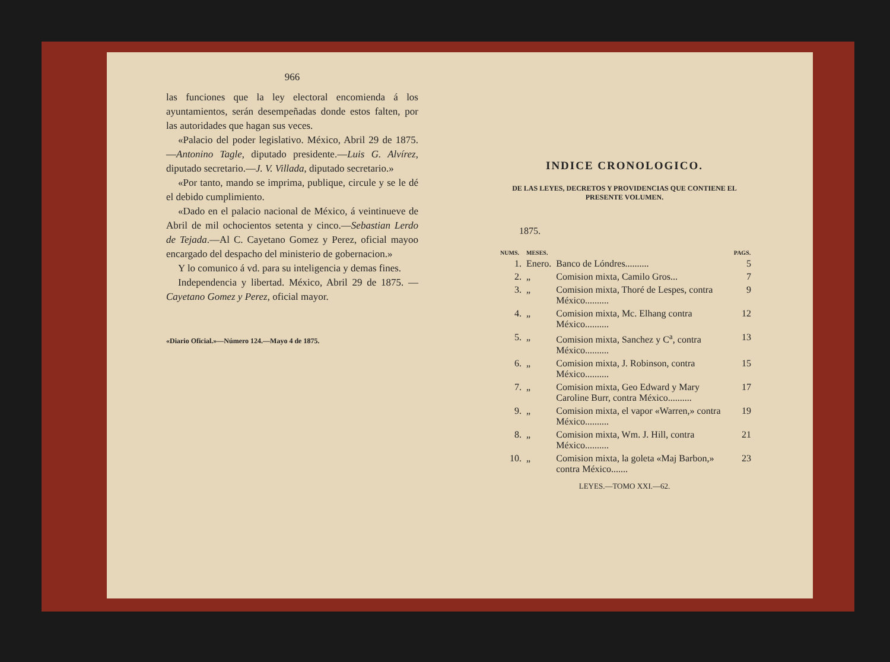966
las funciones que la ley electoral encomienda á los ayuntamientos, serán desempeñadas donde estos falten, por las autoridades que hagan sus veces.
«Palacio del poder legislativo. México, Abril 29 de 1875.—Antonino Tagle, diputado presidente.—Luis G. Alvírez, diputado secretario.—J. V. Villada, diputado secretario.»
«Por tanto, mando se imprima, publique, circule y se le dé el debido cumplimiento.
«Dado en el palacio nacional de México, á veintinueve de Abril de mil ochocientos setenta y cinco.—Sebastian Lerdo de Tejada.—Al C. Cayetano Gomez y Perez, oficial mayoo encargado del despacho del ministerio de gobernacion.»
Y lo comunico á vd. para su inteligencia y demas fines.
Independencia y libertad. México, Abril 29 de 1875. —Cayetano Gomez y Perez, oficial mayor.
«Diario Oficial.»—Número 124.—Mayo 4 de 1875.
INDICE CRONOLOGICO.
DE LAS LEYES, DECRETOS Y PROVIDENCIAS QUE CONTIENE EL PRESENTE VOLUMEN.
1875.
| NUMS. | MESES. | | PAGS. |
| --- | --- | --- | --- |
| 1. | Enero. | Banco de Lóndres.......... | 5 |
| 2. | „ | Comision mixta, Camilo Gros... | 7 |
| 3. | „ | Comision mixta, Thoré de Lespes, contra México.......... | 9 |
| 4. | „ | Comision mixta, Mc. Elhang contra México.......... | 12 |
| 5. | „ | Comision mixta, Sanchez y C<sup>a</sup>, contra México.......... | 13 |
| 6. | „ | Comision mixta, J. Robinson, contra México.......... | 15 |
| 7. | „ | Comision mixta, Geo Edward y Mary Caroline Burr, contra México.......... | 17 |
| 9. | „ | Comision mixta, el vapor «Warren,» contra México.......... | 19 |
| 8. | „ | Comision mixta, Wm. J. Hill, contra México.......... | 21 |
| 10. | „ | Comision mixta, la goleta «Maj Barbon,» contra México....... | 23 |
LEYES.—TOMO XXI.—62.